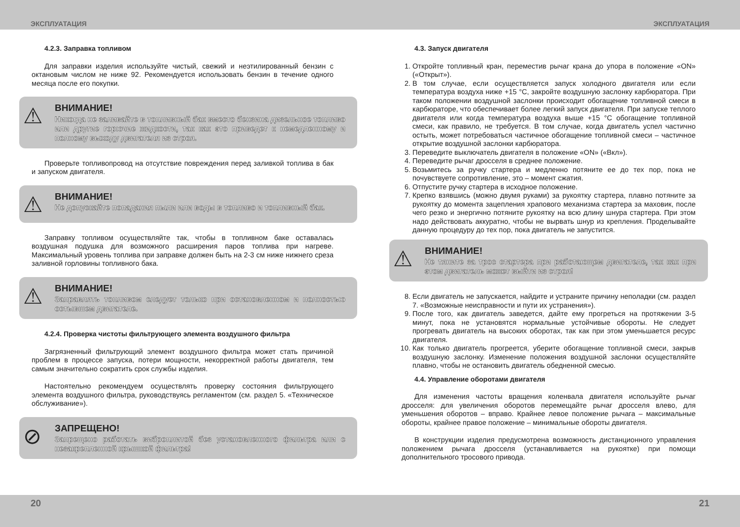ЭКСПЛУАТАЦИЯ ЭКСПЛУАТАЦИЯ
4.2.3. Заправка топливом
Для заправки изделия используйте чистый, свежий и неэтилированный бензин с октановым числом не ниже 92. Рекомендуется использовать бензин в течение одного месяца после его покупки.
⚠
ВНИМАНИЕ!
Никогда не заливайте в топливный бак вместо бензина дизельное топливо или другие горючие жидкости, так как это приведет к немедленному и полному выходу двигателя из строя.
Проверьте топливопровод на отсутствие повреждения перед заливкой топлива в бак и запуском двигателя.
⚠
ВНИМАНИЕ!
Не допускайте попадания пыли или воды в топливо и топливный бак.
Заправку топливом осуществляйте так, чтобы в топливном баке оставалась воздушная подушка для возможного расширения паров топлива при нагреве. Максимальный уровень топлива при заправке должен быть на 2-3 см ниже нижнего среза заливной горловины топливного бака.
⚠
ВНИМАНИЕ!
Заправлять топливом следует только при остановленном и полностью остывшем двигателе.
4.2.4. Проверка чистоты фильтрующего элемента воздушного фильтра
Загрязненный фильтрующий элемент воздушного фильтра может стать причиной проблем в процессе запуска, потери мощности, некорректной работы двигателя, тем самым значительно сократить срок службы изделия.
Настоятельно рекомендуем осуществлять проверку состояния фильтрующего элемента воздушного фильтра, руководствуясь регламентом (см. раздел 5. «Техническое обслуживание»).
⊘
ЗАПРЕЩЕНО!
Запрещено работать виброплитой без установленного фильтра или с незакрепленной крышкой фильтра!
4.3. Запуск двигателя
1. Откройте топливный кран, переместив рычаг крана до упора в положение «ON» («Открыт»).
2. В том случае, если осуществляется запуск холодного двигателя или если температура воздуха ниже +15 °C, закройте воздушную заслонку карбюратора. При таком положении воздушной заслонки происходит обогащение топливной смеси в карбюраторе, что обеспечивает более легкий запуск двигателя. При запуске теплого двигателя или когда температура воздуха выше +15 °C обогащение топливной смеси, как правило, не требуется. В том случае, когда двигатель успел частично остыть, может потребоваться частичное обогащение топливной смеси – частичное открытие воздушной заслонки карбюратора.
3. Переведите выключатель двигателя в положение «ON» («Вкл»).
4. Переведите рычаг дросселя в среднее положение.
5. Возьмитесь за ручку стартера и медленно потяните ее до тех пор, пока не почувствуете сопротивление, это – момент сжатия.
6. Отпустите ручку стартера в исходное положение.
7. Крепко взявшись (можно двумя руками) за рукоятку стартера, плавно потяните за рукоятку до момента зацепления храпового механизма стартера за маховик, после чего резко и энергично потяните рукоятку на всю длину шнура стартера. При этом надо действовать аккуратно, чтобы не вырвать шнур из крепления. Проделывайте данную процедуру до тех пор, пока двигатель не запустится.
⚠
ВНИМАНИЕ!
Не тяните за трос стартера при работающем двигателе, так как при этом двигатель может выйти из строя!
8. Если двигатель не запускается, найдите и устраните причину неполадки (см. раздел 7. «Возможные неисправности и пути их устранения»).
9. После того, как двигатель заведется, дайте ему прогреться на протяжении 3-5 минут, пока не установятся нормальные устойчивые обороты. Не следует прогревать двигатель на высоких оборотах, так как при этом уменьшается ресурс двигателя.
10. Как только двигатель прогреется, уберите обогащение топливной смеси, закрыв воздушную заслонку. Изменение положения воздушной заслонки осуществляйте плавно, чтобы не остановить двигатель обедненной смесью.
4.4. Управление оборотами двигателя
Для изменения частоты вращения коленвала двигателя используйте рычаг дросселя: для увеличения оборотов перемещайте рычаг дросселя влево, для уменьшения оборотов – вправо. Крайнее левое положение рычага – максимальные обороты, крайнее правое положение – минимальные обороты двигателя.
В конструкции изделия предусмотрена возможность дистанционного управления положением рычага дросселя (устанавливается на рукоятке) при помощи дополнительного тросового привода.
20 21